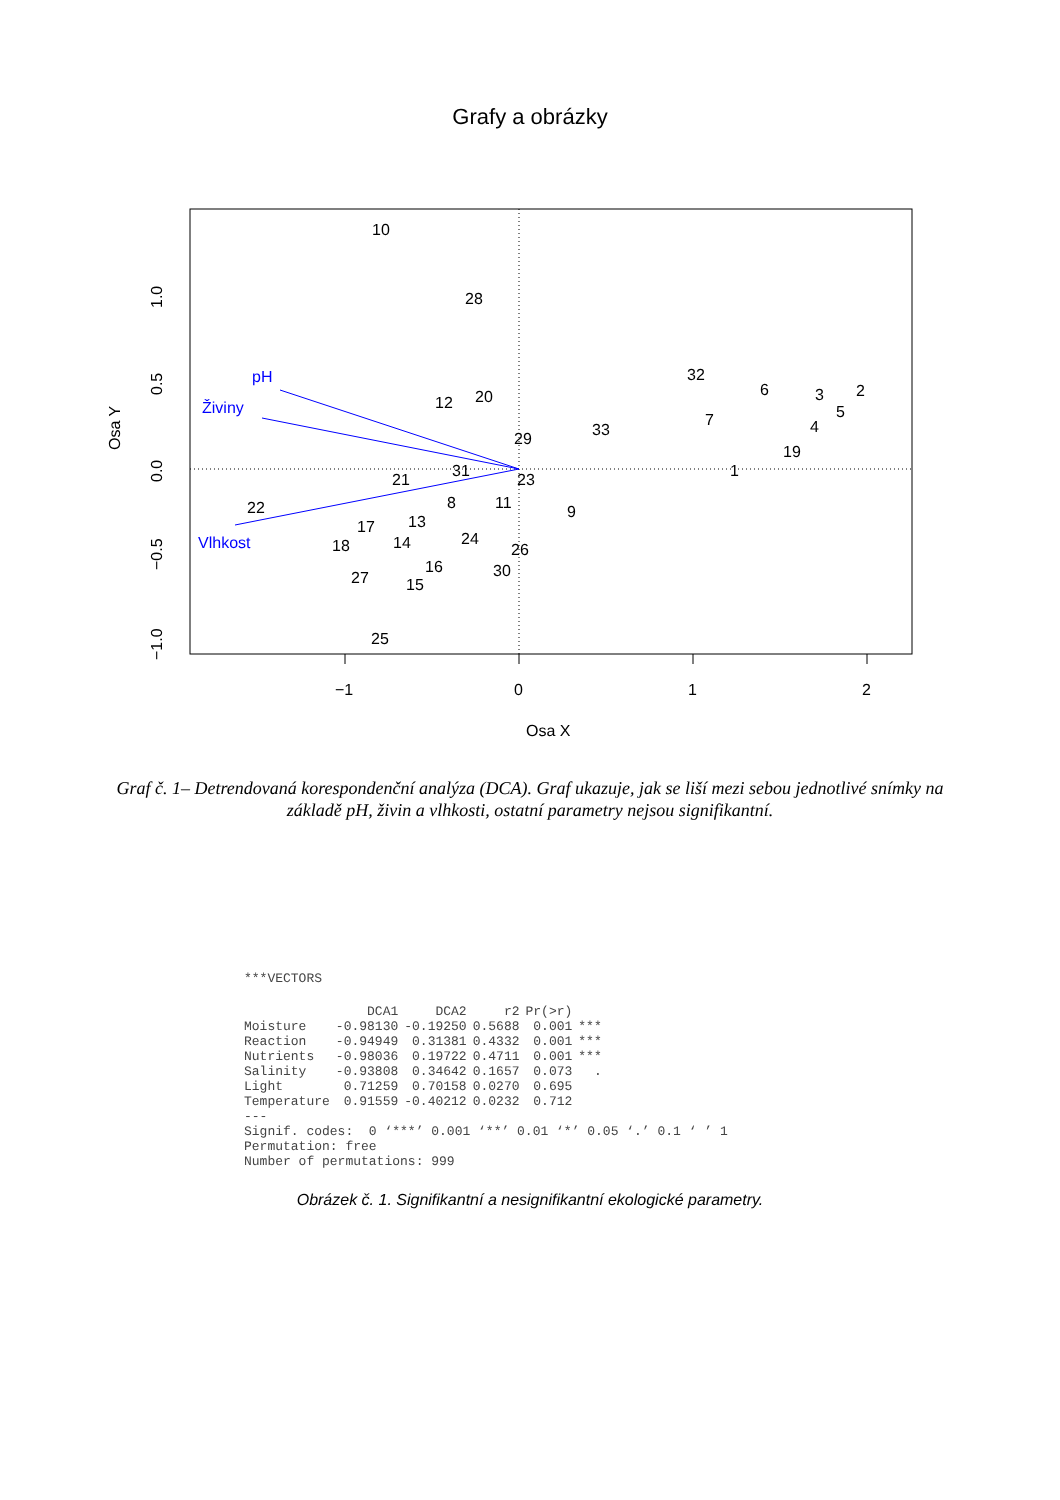Grafy a obrázky
−1
0
1
2
Osa X
Osa Y
1.0
0.5
0.0
−0.5
−1.0
pH
Živiny
Vlhkost
10
28
32
6
2
3
5
4
12
20
7
33
29
19
1
31
21
23
8
11
9
22
17
13
18
14
24
26
16
30
27
15
25
Graf č. 1– Detrendovaná korespondenční analýza (DCA). Graf ukazuje, jak se liší mezi sebou jednotlivé snímky na základě pH, živin a vlhkosti, ostatní parametry nejsou signifikantní.
***VECTORS
| | DCA1 | DCA2 | r2 | Pr(>r) | |
| --- | --- | --- | --- | --- | --- |
| Moisture | -0.98130 | -0.19250 | 0.5688 | 0.001 | *** |
| Reaction | -0.94949 | 0.31381 | 0.4332 | 0.001 | *** |
| Nutrients | -0.98036 | 0.19722 | 0.4711 | 0.001 | *** |
| Salinity | -0.93808 | 0.34642 | 0.1657 | 0.073 | . |
| Light | 0.71259 | 0.70158 | 0.0270 | 0.695 | |
| Temperature | 0.91559 | -0.40212 | 0.0232 | 0.712 | |
--- Signif. codes: 0 ‘***’ 0.001 ‘**’ 0.01 ‘*’ 0.05 ‘.’ 0.1 ‘ ’ 1 Permutation: free Number of permutations: 999
Obrázek č. 1. Signifikantní a nesignifikantní ekologické parametry.